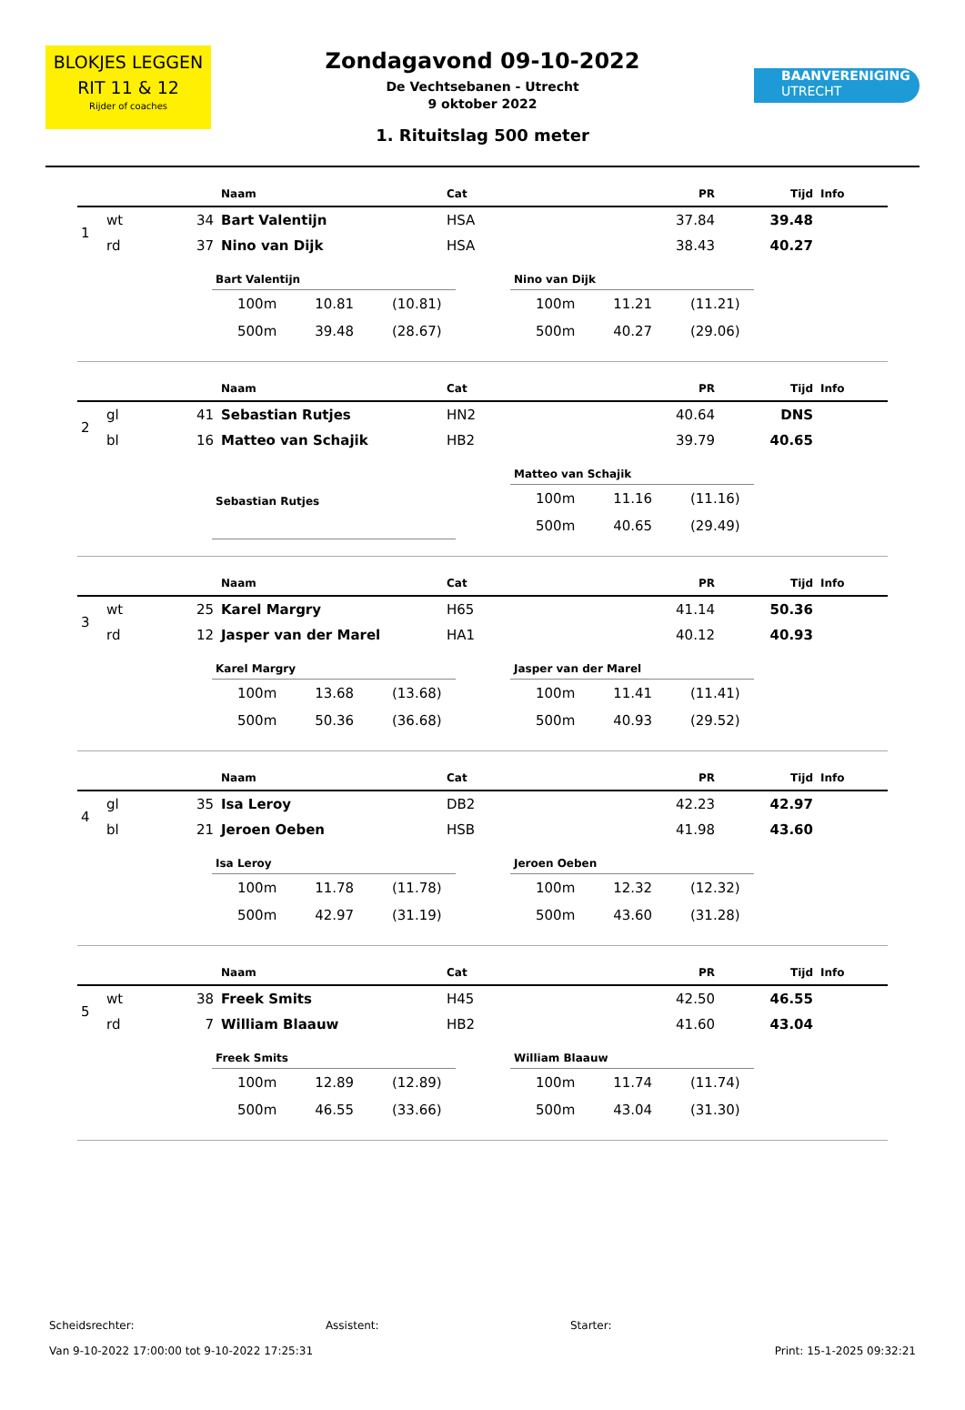BLOKJES LEGGEN
RIT 11 & 12
Rijder of coaches
Zondagavond 09-10-2022
De Vechtsebanen - Utrecht
9 oktober 2022
1. Rituitslag 500 meter
BAANVERENIGING
UTRECHT
| | | | Naam | Cat | PR | Tijd | Info |
| --- | --- | --- | --- | --- | --- | --- | --- |
| 1 | wt | 34 | Bart Valentijn | HSA | 37.84 | 39.48 | |
| | rd | 37 | Nino van Dijk | HSA | 38.43 | 40.27 | |
| Bart Valentijn | | |
| --- | --- | --- |
| 100m | 10.81 | (10.81) |
| 500m | 39.48 | (28.67) |
| Nino van Dijk | | |
| --- | --- | --- |
| 100m | 11.21 | (11.21) |
| 500m | 40.27 | (29.06) |
| | | | Naam | Cat | PR | Tijd | Info |
| --- | --- | --- | --- | --- | --- | --- | --- |
| 2 | gl | 41 | Sebastian Rutjes | HN2 | 40.64 | DNS | |
| | bl | 16 | Matteo van Schajik | HB2 | 39.79 | 40.65 | |
| Sebastian Rutjes |
| --- |
| Matteo van Schajik | | |
| --- | --- | --- |
| 100m | 11.16 | (11.16) |
| 500m | 40.65 | (29.49) |
| | | | Naam | Cat | PR | Tijd | Info |
| --- | --- | --- | --- | --- | --- | --- | --- |
| 3 | wt | 25 | Karel Margry | H65 | 41.14 | 50.36 | |
| | rd | 12 | Jasper van der Marel | HA1 | 40.12 | 40.93 | |
| Karel Margry | | |
| --- | --- | --- |
| 100m | 13.68 | (13.68) |
| 500m | 50.36 | (36.68) |
| Jasper van der Marel | | |
| --- | --- | --- |
| 100m | 11.41 | (11.41) |
| 500m | 40.93 | (29.52) |
| | | | Naam | Cat | PR | Tijd | Info |
| --- | --- | --- | --- | --- | --- | --- | --- |
| 4 | gl | 35 | Isa Leroy | DB2 | 42.23 | 42.97 | |
| | bl | 21 | Jeroen Oeben | HSB | 41.98 | 43.60 | |
| Isa Leroy | | |
| --- | --- | --- |
| 100m | 11.78 | (11.78) |
| 500m | 42.97 | (31.19) |
| Jeroen Oeben | | |
| --- | --- | --- |
| 100m | 12.32 | (12.32) |
| 500m | 43.60 | (31.28) |
| | | | Naam | Cat | PR | Tijd | Info |
| --- | --- | --- | --- | --- | --- | --- | --- |
| 5 | wt | 38 | Freek Smits | H45 | 42.50 | 46.55 | |
| | rd | 7 | William Blaauw | HB2 | 41.60 | 43.04 | |
| Freek Smits | | |
| --- | --- | --- |
| 100m | 12.89 | (12.89) |
| 500m | 46.55 | (33.66) |
| William Blaauw | | |
| --- | --- | --- |
| 100m | 11.74 | (11.74) |
| 500m | 43.04 | (31.30) |
Scheidsrechter: Assistent: Starter:
Van 9-10-2022 17:00:00 tot 9-10-2022 17:25:31 Print: 15-1-2025 09:32:21